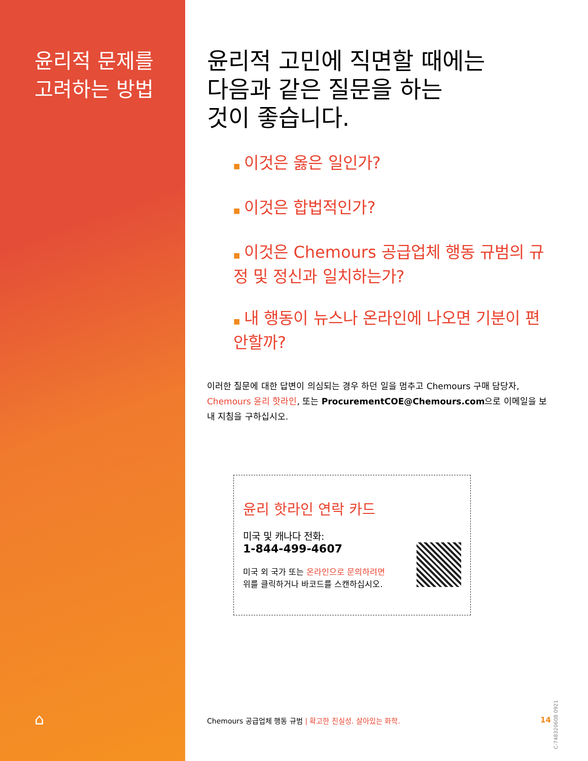윤리적 문제를
고려하는 방법
⌂
윤리적 고민에 직면할 때에는
다음과 같은 질문을 하는
것이 좋습니다.
■ 이것은 옳은 일인가?
■ 이것은 합법적인가?
■ 이것은 Chemours 공급업체 행동 규범의 규정 및 정신과 일치하는가?
■ 내 행동이 뉴스나 온라인에 나오면 기분이 편안할까?
이러한 질문에 대한 답변이 의심되는 경우 하던 일을 멈추고 Chemours 구매 담당자, Chemours 윤리 핫라인, 또는 ProcurementCOE@Chemours.com으로 이메일을 보내 지침을 구하십시오.
윤리 핫라인 연락 카드
미국 및 캐나다 전화:
1-844-499-4607
미국 외 국가 또는 온라인으로 문의하려면
위를 클릭하거나 바코드를 스캔하십시오.
Chemours 공급업체 행동 규범 | 확고한 진실성. 살아있는 화학. 14
C-748320608 0921